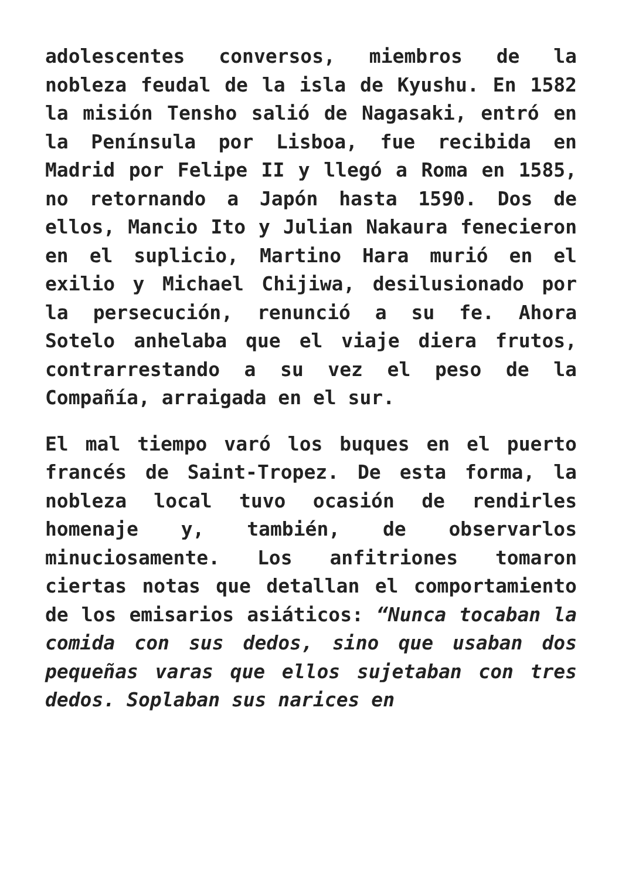adolescentes conversos, miembros de la nobleza feudal de la isla de Kyushu. En 1582 la misión Tensho salió de Nagasaki, entró en la Península por Lisboa, fue recibida en Madrid por Felipe II y llegó a Roma en 1585, no retornando a Japón hasta 1590. Dos de ellos, Mancio Ito y Julian Nakaura fenecieron en el suplicio, Martino Hara murió en el exilio y Michael Chijiwa, desilusionado por la persecución, renunció a su fe. Ahora Sotelo anhelaba que el viaje diera frutos, contrarrestando a su vez el peso de la Compañía, arraigada en el sur.
El mal tiempo varó los buques en el puerto francés de Saint-Tropez. De esta forma, la nobleza local tuvo ocasión de rendirles homenaje y, también, de observarlos minuciosamente. Los anfitriones tomaron ciertas notas que detallan el comportamiento de los emisarios asiáticos: “Nunca tocaban la comida con sus dedos, sino que usaban dos pequeñas varas que ellos sujetaban con tres dedos. Soplaban sus narices en